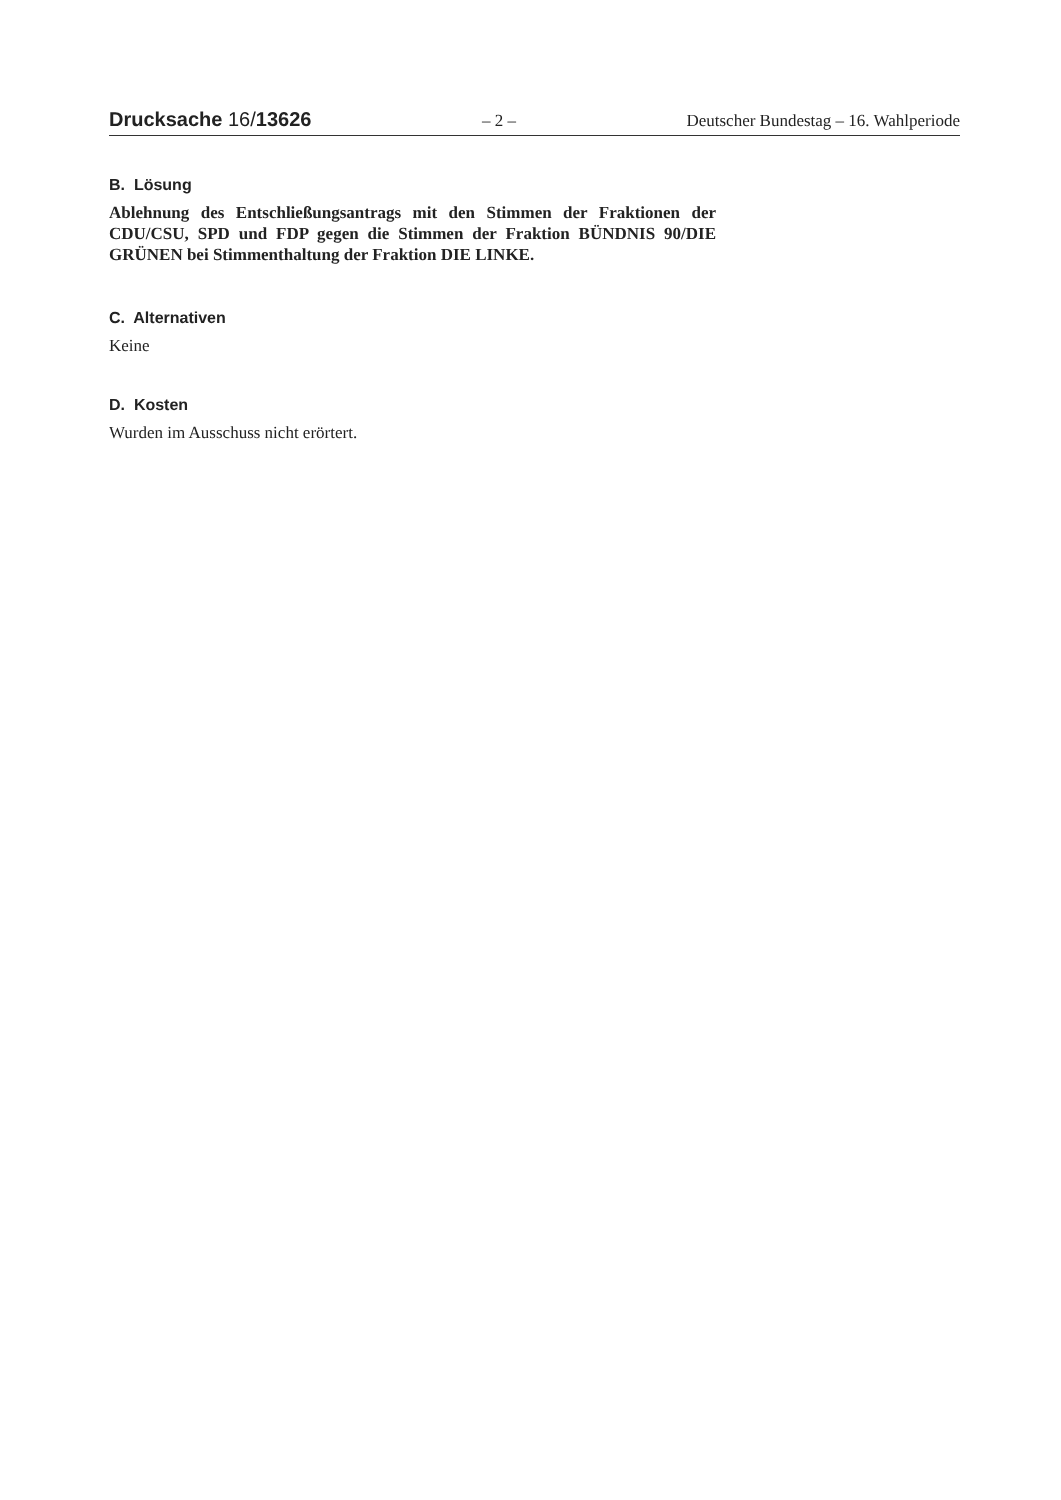Drucksache 16/13626 – 2 – Deutscher Bundestag – 16. Wahlperiode
B. Lösung
Ablehnung des Entschließungsantrags mit den Stimmen der Fraktionen der CDU/CSU, SPD und FDP gegen die Stimmen der Fraktion BÜNDNIS 90/DIE GRÜNEN bei Stimmenthaltung der Fraktion DIE LINKE.
C. Alternativen
Keine
D. Kosten
Wurden im Ausschuss nicht erörtert.